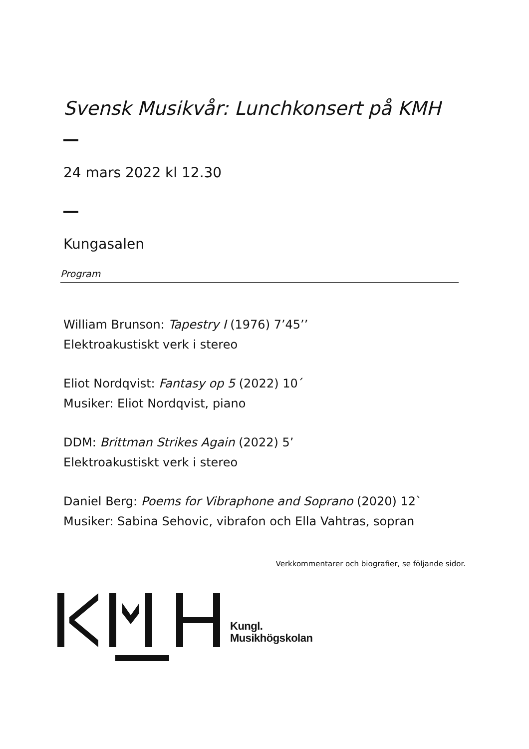Svensk Musikvår: Lunchkonsert på KMH
24 mars 2022 kl 12.30
Kungasalen
Program
William Brunson: Tapestry I (1976) 7’45’’
Elektroakustiskt verk i stereo
Eliot Nordqvist: Fantasy op 5 (2022) 10´
Musiker: Eliot Nordqvist, piano
DDM: Brittman Strikes Again (2022) 5’
Elektroakustiskt verk i stereo
Daniel Berg: Poems for Vibraphone and Soprano (2020) 12`
Musiker: Sabina Sehovic, vibrafon och Ella Vahtras, sopran
Verkkommentarer och biografier, se följande sidor.
Kungl.
Musikhögskolan